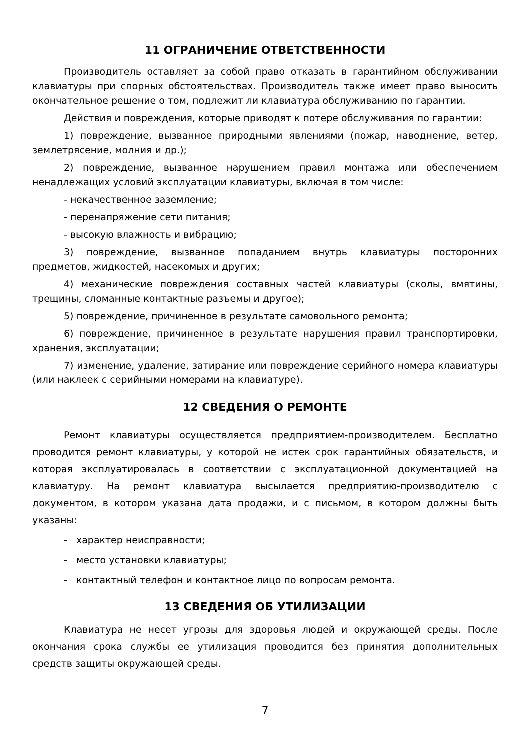11 ОГРАНИЧЕНИЕ ОТВЕТСТВЕННОСТИ
Производитель оставляет за собой право отказать в гарантийном обслуживании клавиатуры при спорных обстоятельствах. Производитель также имеет право выносить окончательное решение о том, подлежит ли клавиатура обслуживанию по гарантии.
Действия и повреждения, которые приводят к потере обслуживания по гарантии:
1) повреждение, вызванное природными явлениями (пожар, наводнение, ветер, землетрясение, молния и др.);
2) повреждение, вызванное нарушением правил монтажа или обеспечением ненадлежащих условий эксплуатации клавиатуры, включая в том числе:
- некачественное заземление;
- перенапряжение сети питания;
- высокую влажность и вибрацию;
3) повреждение, вызванное попаданием внутрь клавиатуры посторонних предметов, жидкостей, насекомых и других;
4) механические повреждения составных частей клавиатуры (сколы, вмятины, трещины, сломанные контактные разъемы и другое);
5) повреждение, причиненное в результате самовольного ремонта;
6) повреждение, причиненное в результате нарушения правил транспортировки, хранения, эксплуатации;
7) изменение, удаление, затирание или повреждение серийного номера клавиатуры (или наклеек с серийными номерами на клавиатуре).
12 СВЕДЕНИЯ О РЕМОНТЕ
Ремонт клавиатуры осуществляется предприятием-производителем. Бесплатно проводится ремонт клавиатуры, у которой не истек срок гарантийных обязательств, и которая эксплуатировалась в соответствии с эксплуатационной документацией на клавиатуру. На ремонт клавиатура высылается предприятию-производителю с документом, в котором указана дата продажи, и с письмом, в котором должны быть указаны:
- характер неисправности;
- место установки клавиатуры;
- контактный телефон и контактное лицо по вопросам ремонта.
13 СВЕДЕНИЯ ОБ УТИЛИЗАЦИИ
Клавиатура не несет угрозы для здоровья людей и окружающей среды. После окончания срока службы ее утилизация проводится без принятия дополнительных средств защиты окружающей среды.
7